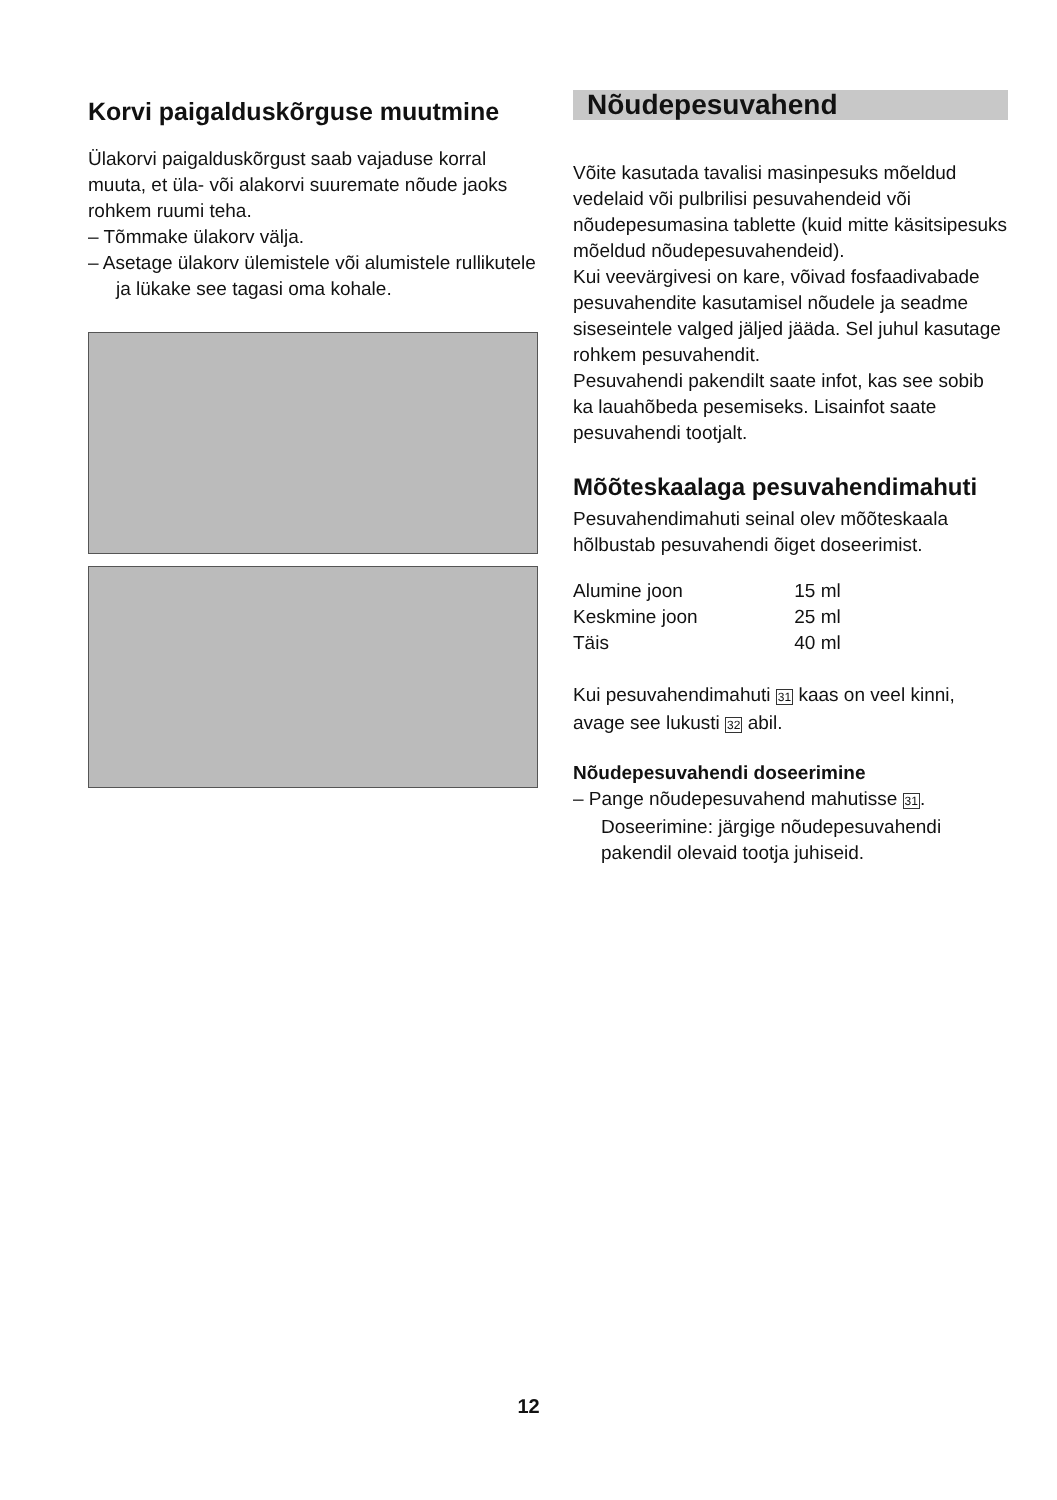Korvi paigalduskõrguse muutmine
Ülakorvi paigalduskõrgust saab vajaduse korral muuta, et üla- või alakorvi suuremate nõude jaoks rohkem ruumi teha.
– Tõmmake ülakorv välja.
– Asetage ülakorv ülemistele või alumistele rullikutele ja lükake see tagasi oma kohale.
Nõudepesuvahend
Võite kasutada tavalisi masinpesuks mõeldud vedelaid või pulbrilisi pesuvahendeid või nõudepesumasina tablette (kuid mitte käsitsipesuks mõeldud nõudepesuvahendeid).
Kui veevärgivesi on kare, võivad fosfaadivabade pesuvahendite kasutamisel nõudele ja seadme siseseintele valged jäljed jääda. Sel juhul kasutage rohkem pesuvahendit.
Pesuvahendi pakendilt saate infot, kas see sobib ka lauahõbeda pesemiseks. Lisainfot saate pesuvahendi tootjalt.
Mõõteskaalaga pesuvahendimahuti
Pesuvahendimahuti seinal olev mõõteskaala hõlbustab pesuvahendi õiget doseerimist.
| Alumine joon | 15 ml |
| Keskmine joon | 25 ml |
| Täis | 40 ml |
Kui pesuvahendimahuti 31 kaas on veel kinni, avage see lukusti 32 abil.
Nõudepesuvahendi doseerimine
– Pange nõudepesuvahend mahutisse 31. Doseerimine: järgige nõudepesuvahendi pakendil olevaid tootja juhiseid.
12